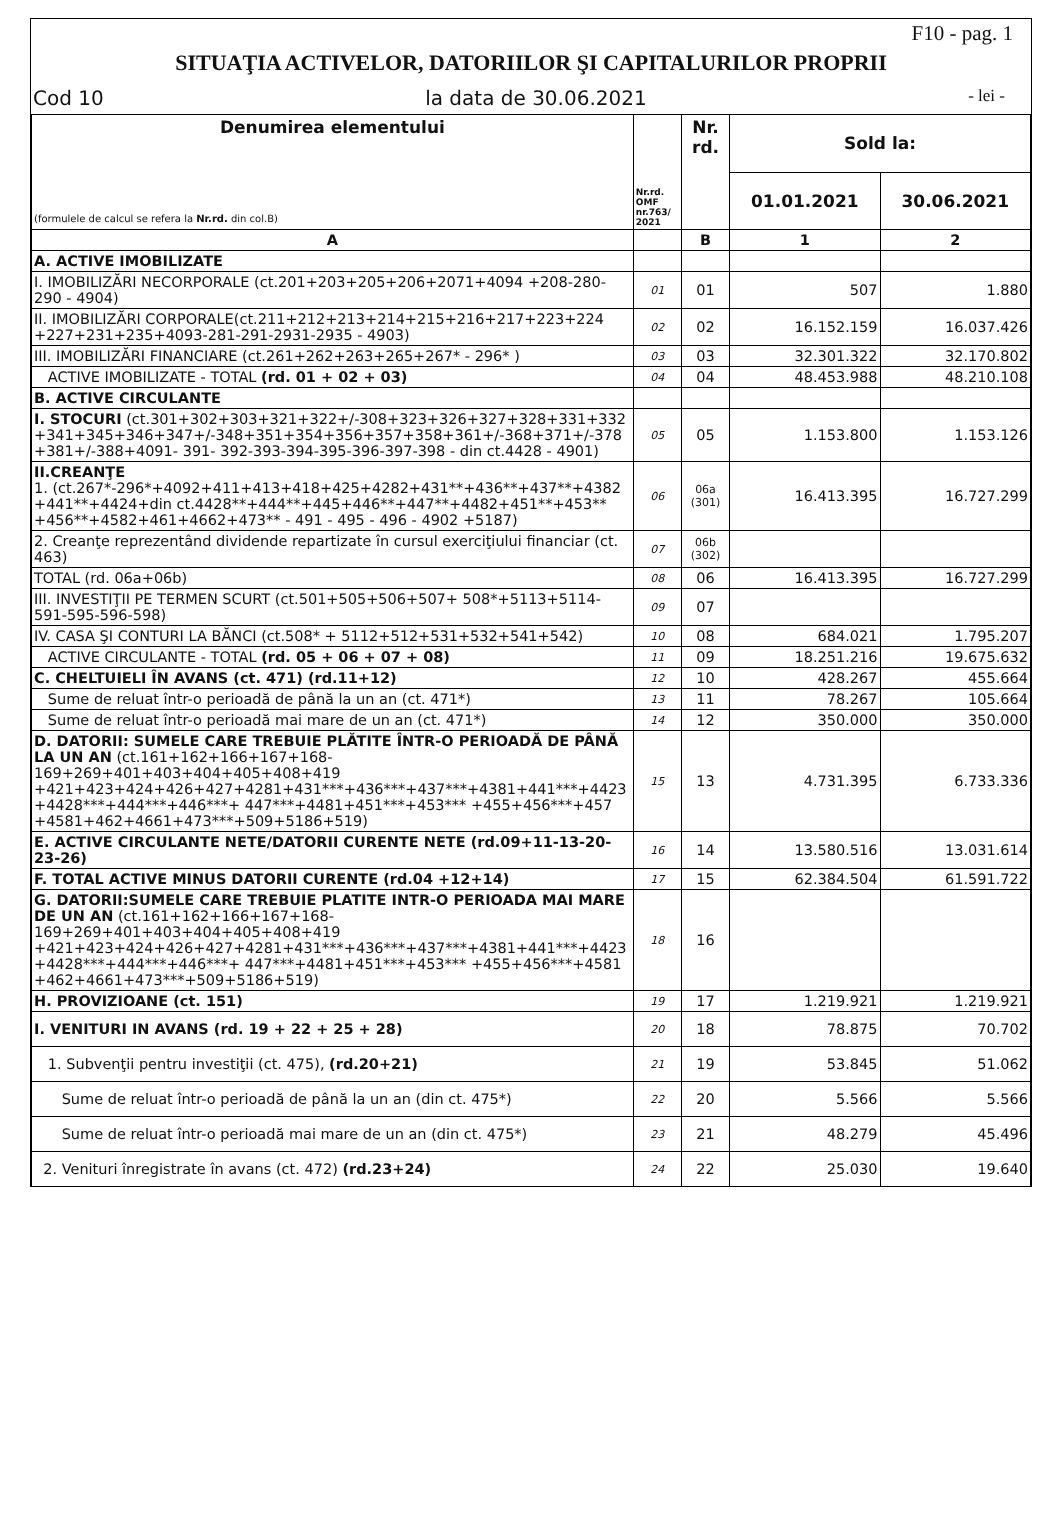F10 - pag. 1
SITUAŢIA ACTIVELOR, DATORIILOR ŞI CAPITALURILOR PROPRII
Cod 10 la data de 30.06.2021 - lei -
| Denumirea elementului (formulele de calcul se refera la Nr.rd. din col.B) | Nr.rd. OMF nr.763/ 2021 | Nr. rd. | Sold la: | |
| --- | --- | --- | --- | --- |
| | | | 01.01.2021 | 30.06.2021 |
| A | | B | 1 | 2 |
| A. ACTIVE IMOBILIZATE | | | | |
| I. IMOBILIZĂRI NECORPORALE (ct.201+203+205+206+2071+4094 +208-280-290 - 4904) | 01 | 01 | 507 | 1.880 |
| II. IMOBILIZĂRI CORPORALE(ct.211+212+213+214+215+216+217+223+224 +227+231+235+4093-281-291-2931-2935 - 4903) | 02 | 02 | 16.152.159 | 16.037.426 |
| III. IMOBILIZĂRI FINANCIARE (ct.261+262+263+265+267* - 296* ) | 03 | 03 | 32.301.322 | 32.170.802 |
| ACTIVE IMOBILIZATE - TOTAL (rd. 01 + 02 + 03) | 04 | 04 | 48.453.988 | 48.210.108 |
| B. ACTIVE CIRCULANTE | | | | |
| I. STOCURI (ct.301+302+303+321+322+/-308+323+326+327+328+331+332 +341+345+346+347+/-348+351+354+356+357+358+361+/-368+371+/-378 +381+/-388+4091- 391- 392-393-394-395-396-397-398 - din ct.4428 - 4901) | 05 | 05 | 1.153.800 | 1.153.126 |
| II.CREANŢE 1. (ct.267*-296*+4092+411+413+418+425+4282+431**+436**+437**+4382 +441**+4424+din ct.4428**+444**+445+446**+447**+4482+451**+453** +456**+4582+461+4662+473** - 491 - 495 - 496 - 4902 +5187) | 06 | 06a (301) | 16.413.395 | 16.727.299 |
| 2. Creanţe reprezentând dividende repartizate în cursul exerciţiului financiar (ct. 463) | 07 | 06b (302) | | |
| TOTAL (rd. 06a+06b) | 08 | 06 | 16.413.395 | 16.727.299 |
| III. INVESTIŢII PE TERMEN SCURT (ct.501+505+506+507+ 508*+5113+5114-591-595-596-598) | 09 | 07 | | |
| IV. CASA ŞI CONTURI LA BĂNCI (ct.508* + 5112+512+531+532+541+542) | 10 | 08 | 684.021 | 1.795.207 |
| ACTIVE CIRCULANTE - TOTAL (rd. 05 + 06 + 07 + 08) | 11 | 09 | 18.251.216 | 19.675.632 |
| C. CHELTUIELI ÎN AVANS (ct. 471) (rd.11+12) | 12 | 10 | 428.267 | 455.664 |
| Sume de reluat într-o perioadă de până la un an (ct. 471*) | 13 | 11 | 78.267 | 105.664 |
| Sume de reluat într-o perioadă mai mare de un an (ct. 471*) | 14 | 12 | 350.000 | 350.000 |
| D. DATORII: SUMELE CARE TREBUIE PLĂTITE ÎNTR-O PERIOADĂ DE PÂNĂ LA UN AN (ct.161+162+166+167+168-169+269+401+403+404+405+408+419 +421+423+424+426+427+4281+431***+436***+437***+4381+441***+4423 +4428***+444***+446***+ 447***+4481+451***+453*** +455+456***+457 +4581+462+4661+473***+509+5186+519) | 15 | 13 | 4.731.395 | 6.733.336 |
| E. ACTIVE CIRCULANTE NETE/DATORII CURENTE NETE (rd.09+11-13-20-23-26) | 16 | 14 | 13.580.516 | 13.031.614 |
| F. TOTAL ACTIVE MINUS DATORII CURENTE (rd.04 +12+14) | 17 | 15 | 62.384.504 | 61.591.722 |
| G. DATORII:SUMELE CARE TREBUIE PLATITE INTR-O PERIOADA MAI MARE DE UN AN (ct.161+162+166+167+168-169+269+401+403+404+405+408+419 +421+423+424+426+427+4281+431***+436***+437***+4381+441***+4423 +4428***+444***+446***+ 447***+4481+451***+453*** +455+456***+4581 +462+4661+473***+509+5186+519) | 18 | 16 | | |
| H. PROVIZIOANE (ct. 151) | 19 | 17 | 1.219.921 | 1.219.921 |
| I. VENITURI IN AVANS (rd. 19 + 22 + 25 + 28) | 20 | 18 | 78.875 | 70.702 |
| 1. Subvenţii pentru investiţii (ct. 475), (rd.20+21) | 21 | 19 | 53.845 | 51.062 |
| Sume de reluat într-o perioadă de până la un an (din ct. 475*) | 22 | 20 | 5.566 | 5.566 |
| Sume de reluat într-o perioadă mai mare de un an (din ct. 475*) | 23 | 21 | 48.279 | 45.496 |
| 2. Venituri înregistrate în avans (ct. 472) (rd.23+24) | 24 | 22 | 25.030 | 19.640 |